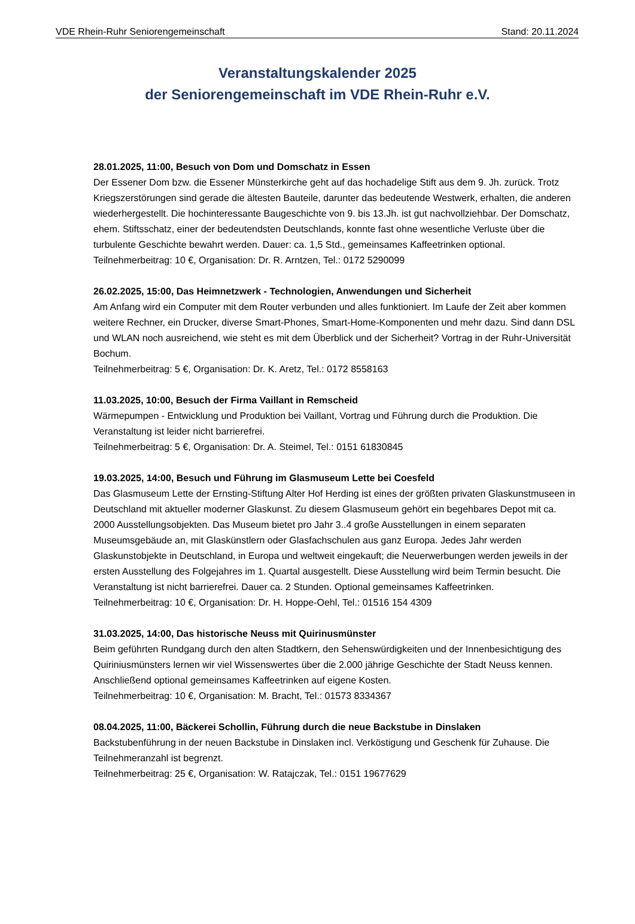VDE Rhein-Ruhr Seniorengemeinschaft Stand: 20.11.2024
Veranstaltungskalender 2025
der Seniorengemeinschaft im VDE Rhein-Ruhr e.V.
28.01.2025, 11:00, Besuch von Dom und Domschatz in Essen
Der Essener Dom bzw. die Essener Münsterkirche geht auf das hochadelige Stift aus dem 9. Jh. zurück. Trotz Kriegszerstörungen sind gerade die ältesten Bauteile, darunter das bedeutende Westwerk, erhalten, die anderen wiederhergestellt. Die hochinteressante Baugeschichte von 9. bis 13.Jh. ist gut nachvollziehbar. Der Domschatz, ehem. Stiftsschatz, einer der bedeutendsten Deutschlands, konnte fast ohne wesentliche Verluste über die turbulente Geschichte bewahrt werden. Dauer: ca. 1,5 Std., gemeinsames Kaffeetrinken optional.
Teilnehmerbeitrag: 10 €, Organisation: Dr. R. Arntzen, Tel.: 0172 5290099
26.02.2025, 15:00, Das Heimnetzwerk - Technologien, Anwendungen und Sicherheit
Am Anfang wird ein Computer mit dem Router verbunden und alles funktioniert. Im Laufe der Zeit aber kommen weitere Rechner, ein Drucker, diverse Smart-Phones, Smart-Home-Komponenten und mehr dazu. Sind dann DSL und WLAN noch ausreichend, wie steht es mit dem Überblick und der Sicherheit? Vortrag in der Ruhr-Universität Bochum.
Teilnehmerbeitrag: 5 €, Organisation: Dr. K. Aretz, Tel.: 0172 8558163
11.03.2025, 10:00, Besuch der Firma Vaillant in Remscheid
Wärmepumpen - Entwicklung und Produktion bei Vaillant, Vortrag und Führung durch die Produktion. Die Veranstaltung ist leider nicht barrierefrei.
Teilnehmerbeitrag: 5 €, Organisation: Dr. A. Steimel, Tel.: 0151 61830845
19.03.2025, 14:00, Besuch und Führung im Glasmuseum Lette bei Coesfeld
Das Glasmuseum Lette der Ernsting-Stiftung Alter Hof Herding ist eines der größten privaten Glaskunstmuseen in Deutschland mit aktueller moderner Glaskunst. Zu diesem Glasmuseum gehört ein begehbares Depot mit ca. 2000 Ausstellungsobjekten. Das Museum bietet pro Jahr 3..4 große Ausstellungen in einem separaten Museumsgebäude an, mit Glaskünstlern oder Glasfachschulen aus ganz Europa. Jedes Jahr werden Glaskunstobjekte in Deutschland, in Europa und weltweit eingekauft; die Neuerwerbungen werden jeweils in der ersten Ausstellung des Folgejahres im 1. Quartal ausgestellt. Diese Ausstellung wird beim Termin besucht. Die Veranstaltung ist nicht barrierefrei. Dauer ca. 2 Stunden. Optional gemeinsames Kaffeetrinken.
Teilnehmerbeitrag: 10 €, Organisation: Dr. H. Hoppe-Oehl, Tel.: 01516 154 4309
31.03.2025, 14:00, Das historische Neuss mit Quirinusmünster
Beim geführten Rundgang durch den alten Stadtkern, den Sehenswürdigkeiten und der Innenbesichtigung des Quiriniusmünsters lernen wir viel Wissenswertes über die 2.000 jährige Geschichte der Stadt Neuss kennen. Anschließend optional gemeinsames Kaffeetrinken auf eigene Kosten.
Teilnehmerbeitrag: 10 €, Organisation: M. Bracht, Tel.: 01573 8334367
08.04.2025, 11:00, Bäckerei Schollin, Führung durch die neue Backstube in Dinslaken
Backstubenführung in der neuen Backstube in Dinslaken incl. Verköstigung und Geschenk für Zuhause. Die Teilnehmeranzahl ist begrenzt.
Teilnehmerbeitrag: 25 €, Organisation: W. Ratajczak, Tel.: 0151 19677629